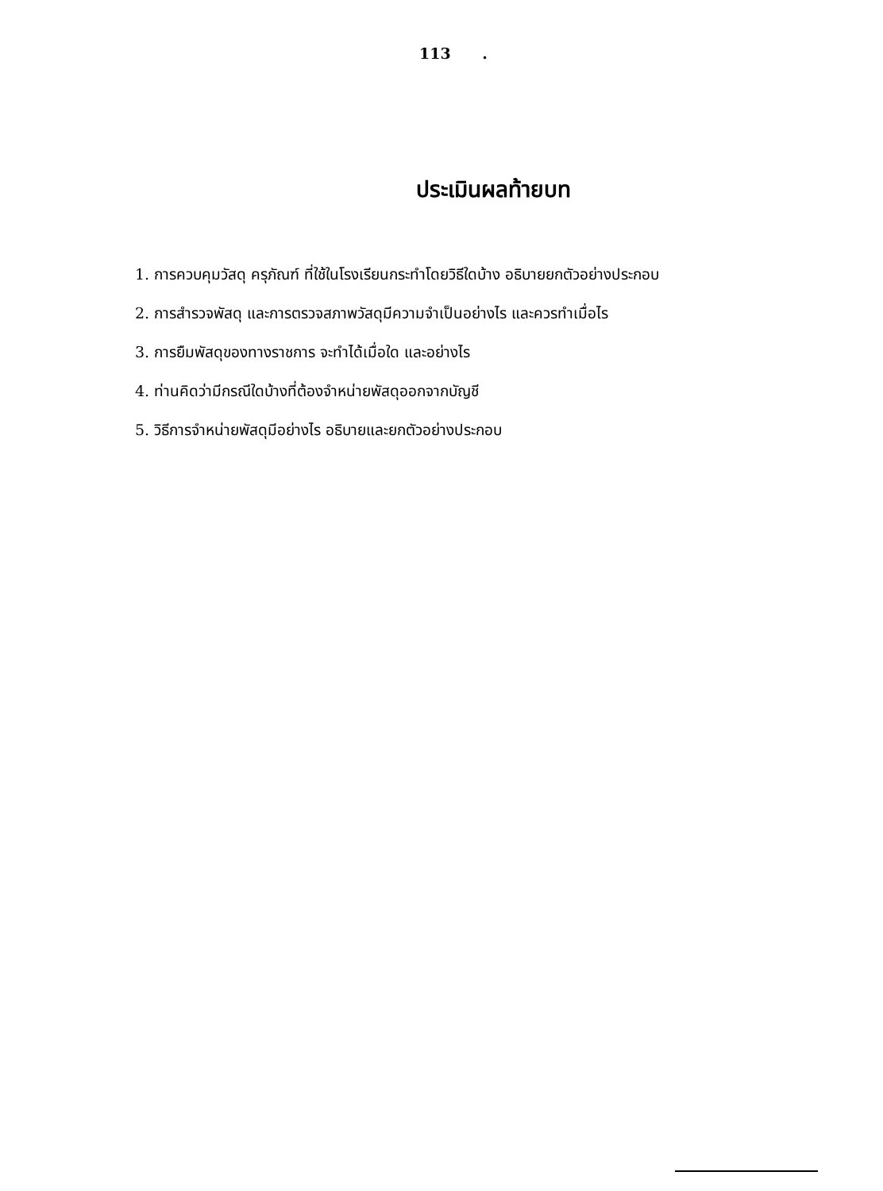113 .
ประเมินผลท้ายบท
1. การควบคุมวัสดุ ครุภัณฑ์ ที่ใช้ในโรงเรียนกระทำโดยวิธีใดบ้าง อธิบายยกตัวอย่างประกอบ
2. การสำรวจพัสดุ และการตรวจสภาพวัสดุมีความจำเป็นอย่างไร และควรทำเมื่อไร
3. การยืมพัสดุของทางราชการ จะทำได้เมื่อใด และอย่างไร
4. ท่านคิดว่ามีกรณีใดบ้างที่ต้องจำหน่ายพัสดุออกจากบัญชี
5. วิธีการจำหน่ายพัสดุมีอย่างไร อธิบายและยกตัวอย่างประกอบ